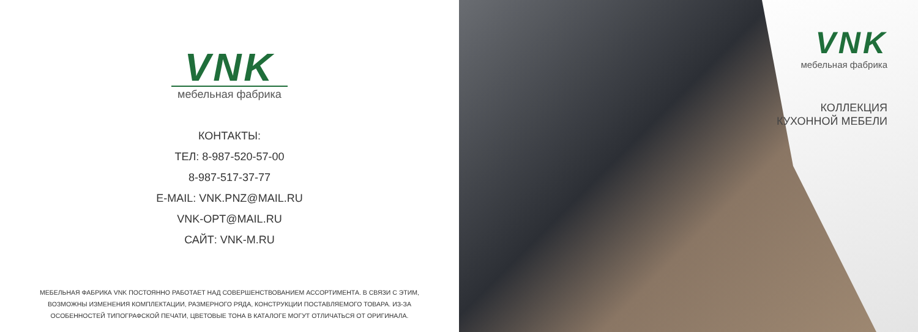VNK
мебельная фабрика
КОНТАКТЫ:
ТЕЛ: 8-987-520-57-00
8-987-517-37-77
E-MAIL: VNK.PNZ@MAIL.RU
VNK-OPT@MAIL.RU
САЙТ: VNK-M.RU
МЕБЕЛЬНАЯ ФАБРИКА VNK ПОСТОЯННО РАБОТАЕТ НАД СОВЕРШЕНСТВОВАНИЕМ АССОРТИМЕНТА. В СВЯЗИ С ЭТИМ, ВОЗМОЖНЫ ИЗМЕНЕНИЯ КОМПЛЕКТАЦИИ, РАЗМЕРНОГО РЯДА, КОНСТРУКЦИИ ПОСТАВЛЯЕМОГО ТОВАРА. ИЗ-ЗА ОСОБЕННОСТЕЙ ТИПОГРАФСКОЙ ПЕЧАТИ, ЦВЕТОВЫЕ ТОНА В КАТАЛОГЕ МОГУТ ОТЛИЧАТЬСЯ ОТ ОРИГИНАЛА.
VNK
мебельная фабрика
КОЛЛЕКЦИЯ
КУХОННОЙ МЕБЕЛИ